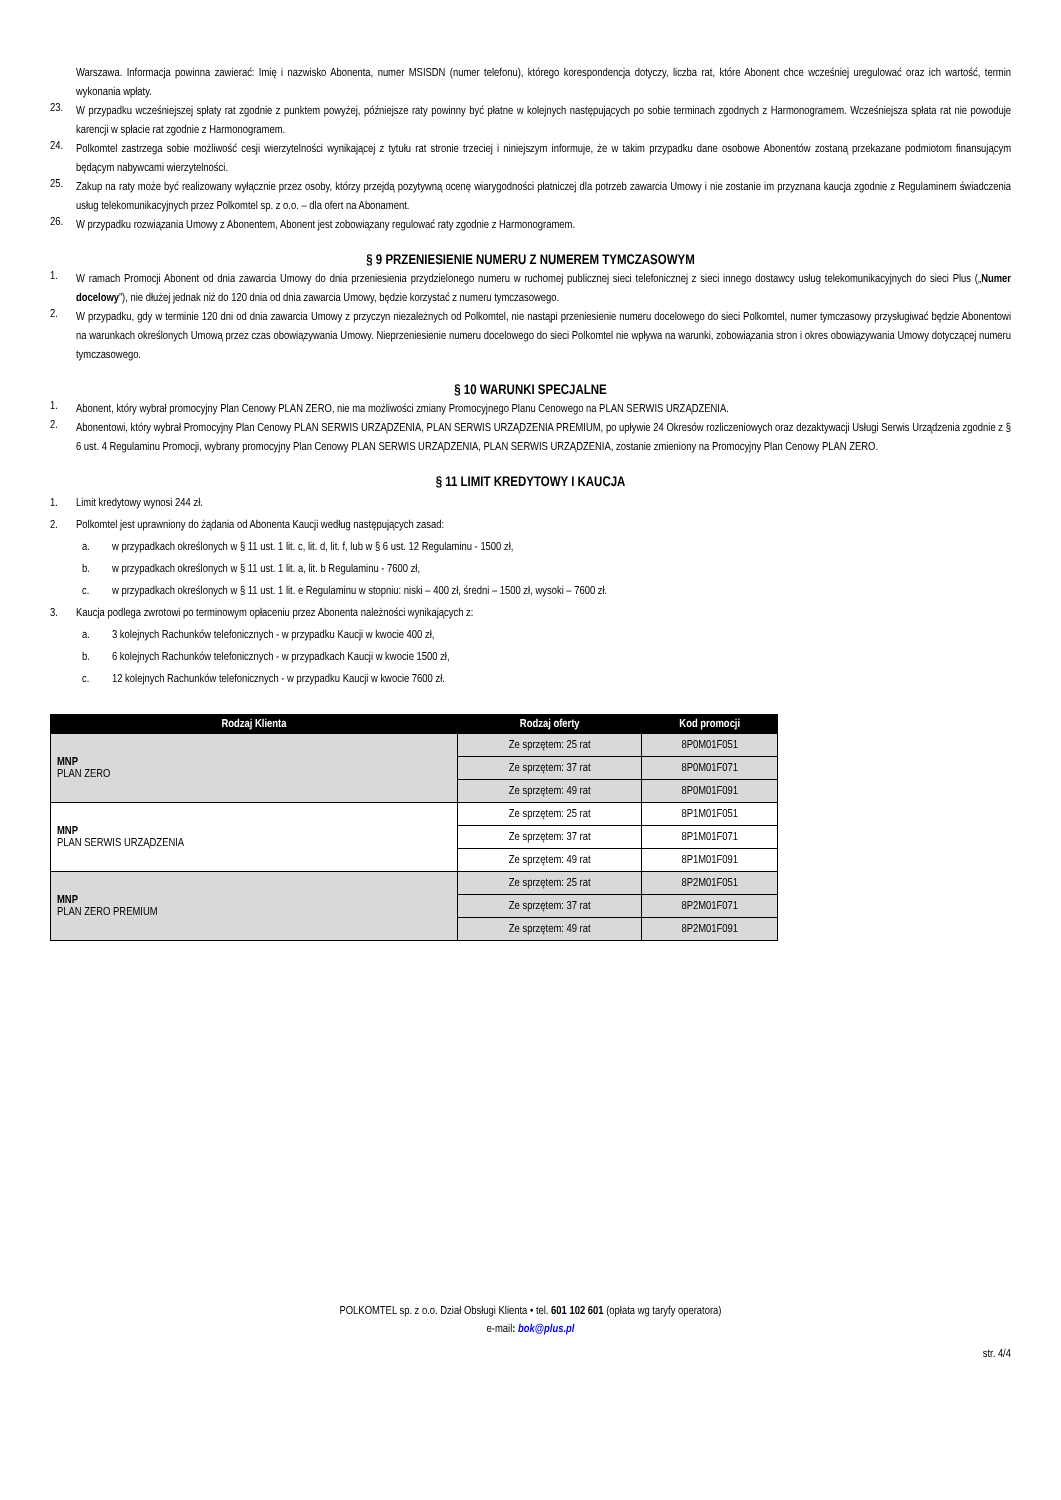Warszawa. Informacja powinna zawierać: Imię i nazwisko Abonenta, numer MSISDN (numer telefonu), którego korespondencja dotyczy, liczba rat, które Abonent chce wcześniej uregulować oraz ich wartość, termin wykonania wpłaty.
23.
W przypadku wcześniejszej spłaty rat zgodnie z punktem powyżej, późniejsze raty powinny być płatne w kolejnych następujących po sobie terminach zgodnych z Harmonogramem. Wcześniejsza spłata rat nie powoduje karencji w spłacie rat zgodnie z Harmonogramem.
24.
Polkomtel zastrzega sobie możliwość cesji wierzytelności wynikającej z tytułu rat stronie trzeciej i niniejszym informuje, że w takim przypadku dane osobowe Abonentów zostaną przekazane podmiotom finansującym będącym nabywcami wierzytelności.
25.
Zakup na raty może być realizowany wyłącznie przez osoby, którzy przejdą pozytywną ocenę wiarygodności płatniczej dla potrzeb zawarcia Umowy i nie zostanie im przyznana kaucja zgodnie z Regulaminem świadczenia usług telekomunikacyjnych przez Polkomtel sp. z o.o. – dla ofert na Abonament.
26.
W przypadku rozwiązania Umowy z Abonentem, Abonent jest zobowiązany regulować raty zgodnie z Harmonogramem.
§ 9 PRZENIESIENIE NUMERU Z NUMEREM TYMCZASOWYM
1.
W ramach Promocji Abonent od dnia zawarcia Umowy do dnia przeniesienia przydzielonego numeru w ruchomej publicznej sieci telefonicznej z sieci innego dostawcy usług telekomunikacyjnych do sieci Plus („Numer docelowy”), nie dłużej jednak niż do 120 dnia od dnia zawarcia Umowy, będzie korzystać z numeru tymczasowego.
2.
W przypadku, gdy w terminie 120 dni od dnia zawarcia Umowy z przyczyn niezależnych od Polkomtel, nie nastąpi przeniesienie numeru docelowego do sieci Polkomtel, numer tymczasowy przysługiwać będzie Abonentowi na warunkach określonych Umową przez czas obowiązywania Umowy. Nieprzeniesienie numeru docelowego do sieci Polkomtel nie wpływa na warunki, zobowiązania stron i okres obowiązywania Umowy dotyczącej numeru tymczasowego.
§ 10 WARUNKI SPECJALNE
1.
Abonent, który wybrał promocyjny Plan Cenowy PLAN ZERO, nie ma możliwości zmiany Promocyjnego Planu Cenowego na PLAN SERWIS URZĄDZENIA.
2.
Abonentowi, który wybrał Promocyjny Plan Cenowy PLAN SERWIS URZĄDZENIA, PLAN SERWIS URZĄDZENIA PREMIUM, po upływie 24 Okresów rozliczeniowych oraz dezaktywacji Usługi Serwis Urządzenia zgodnie z § 6 ust. 4 Regulaminu Promocji, wybrany promocyjny Plan Cenowy PLAN SERWIS URZĄDZENIA, PLAN SERWIS URZĄDZENIA, zostanie zmieniony na Promocyjny Plan Cenowy PLAN ZERO.
§ 11 LIMIT KREDYTOWY I KAUCJA
1. Limit kredytowy wynosi 244 zł.
2. Polkomtel jest uprawniony do żądania od Abonenta Kaucji według następujących zasad:
a. w przypadkach określonych w § 11 ust. 1 lit. c, lit. d, lit. f, lub w § 6 ust. 12 Regulaminu - 1500 zł,
b. w przypadkach określonych w § 11 ust. 1 lit. a, lit. b Regulaminu - 7600 zł,
c. w przypadkach określonych w § 11 ust. 1 lit. e Regulaminu w stopniu: niski – 400 zł, średni – 1500 zł, wysoki – 7600 zł.
3. Kaucja podlega zwrotowi po terminowym opłaceniu przez Abonenta należności wynikających z:
a. 3 kolejnych Rachunków telefonicznych - w przypadku Kaucji w kwocie 400 zł,
b. 6 kolejnych Rachunków telefonicznych - w przypadkach Kaucji w kwocie 1500 zł,
c. 12 kolejnych Rachunków telefonicznych - w przypadku Kaucji w kwocie 7600 zł.
| Rodzaj Klienta | Rodzaj oferty | Kod promocji |
| --- | --- | --- |
| MNP PLAN ZERO | Ze sprzętem: 25 rat | 8P0M01F051 |
| | Ze sprzętem: 37 rat | 8P0M01F071 |
| | Ze sprzętem: 49 rat | 8P0M01F091 |
| MNP PLAN SERWIS URZĄDZENIA | Ze sprzętem: 25 rat | 8P1M01F051 |
| | Ze sprzętem: 37 rat | 8P1M01F071 |
| | Ze sprzętem: 49 rat | 8P1M01F091 |
| MNP PLAN ZERO PREMIUM | Ze sprzętem: 25 rat | 8P2M01F051 |
| | Ze sprzętem: 37 rat | 8P2M01F071 |
| | Ze sprzętem: 49 rat | 8P2M01F091 |
POLKOMTEL sp. z o.o. Dział Obsługi Klienta • tel. 601 102 601 (opłata wg taryfy operatora)
e-mail: bok@plus.pl
str. 4/4